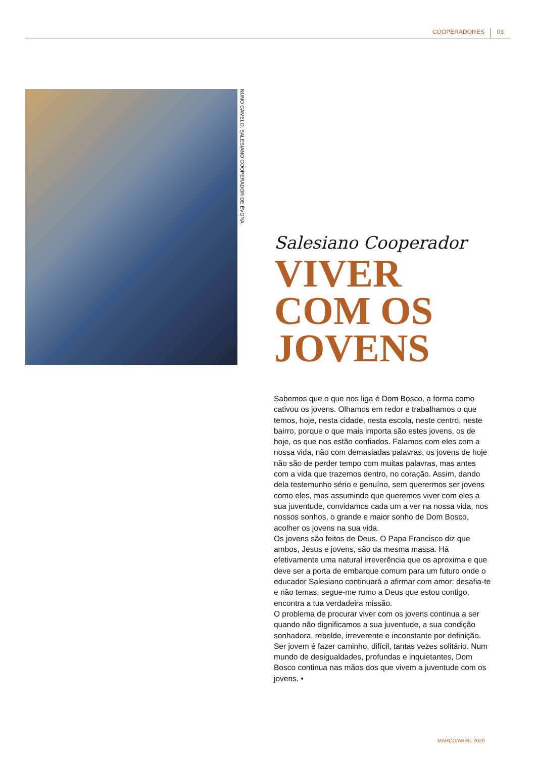COOPERADORES 03
NUNO CAMELO, SALESIANO COOPERADOR DE ÉVORA
Salesiano Cooperador
VIVER
COM OS
JOVENS
Sabemos que o que nos liga é Dom Bosco, a forma como cativou os jovens. Olhamos em redor e trabalhamos o que temos, hoje, nesta cidade, nesta escola, neste centro, neste bairro, porque o que mais importa são estes jovens, os de hoje, os que nos estão confiados. Falamos com eles com a nossa vida, não com demasiadas palavras, os jovens de hoje não são de perder tempo com muitas palavras, mas antes com a vida que trazemos dentro, no coração. Assim, dando dela testemunho sério e genuíno, sem querermos ser jovens como eles, mas assumindo que queremos viver com eles a sua juventude, convidamos cada um a ver na nossa vida, nos nossos sonhos, o grande e maior sonho de Dom Bosco, acolher os jovens na sua vida.
Os jovens são feitos de Deus. O Papa Francisco diz que ambos, Jesus e jovens, são da mesma massa. Há efetivamente uma natural irreverência que os aproxima e que deve ser a porta de embarque comum para um futuro onde o educador Salesiano continuará a afirmar com amor: desafia-te e não temas, segue-me rumo a Deus que estou contigo, encontra a tua verdadeira missão.
O problema de procurar viver com os jovens continua a ser quando não dignificamos a sua juventude, a sua condição sonhadora, rebelde, irreverente e inconstante por definição. Ser jovem é fazer caminho, difícil, tantas vezes solitário. Num mundo de desigualdades, profundas e inquietantes, Dom Bosco continua nas mãos dos que vivem a juventude com os jovens. •
MARÇO/ABRIL 2020